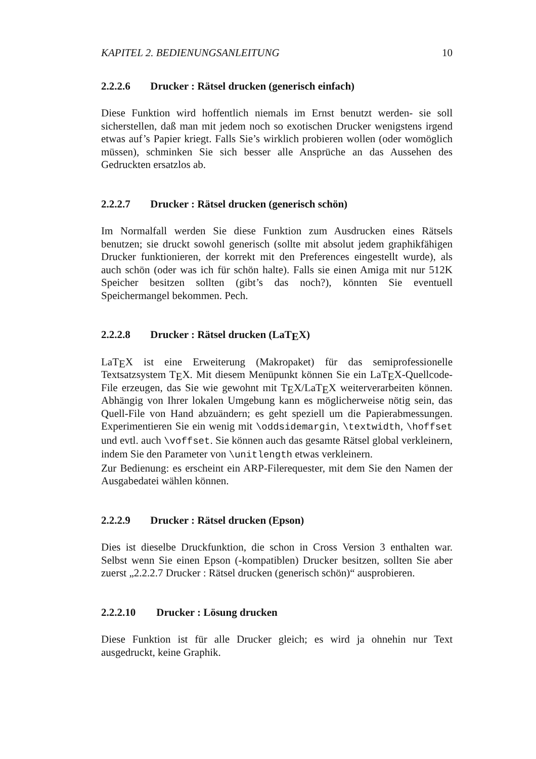KAPITEL 2. BEDIENUNGSANLEITUNG 10
2.2.2.6 Drucker : Rätsel drucken (generisch einfach)
Diese Funktion wird hoffentlich niemals im Ernst benutzt werden- sie soll sicherstellen, daß man mit jedem noch so exotischen Drucker wenigstens irgend etwas auf’s Papier kriegt. Falls Sie’s wirklich probieren wollen (oder womöglich müssen), schminken Sie sich besser alle Ansprüche an das Aussehen des Gedruckten ersatzlos ab.
2.2.2.7 Drucker : Rätsel drucken (generisch schön)
Im Normalfall werden Sie diese Funktion zum Ausdrucken eines Rätsels benutzen; sie druckt sowohl generisch (sollte mit absolut jedem graphikfähigen Drucker funktionieren, der korrekt mit den Preferences eingestellt wurde), als auch schön (oder was ich für schön halte). Falls sie einen Amiga mit nur 512K Speicher besitzen sollten (gibt’s das noch?), könnten Sie eventuell Speichermangel bekommen. Pech.
2.2.2.8 Drucker : Rätsel drucken (LaTEX)
LaTEX ist eine Erweiterung (Makropaket) für das semiprofessionelle Textsatzsystem TEX. Mit diesem Menüpunkt können Sie ein LaTEX-Quellcode-File erzeugen, das Sie wie gewohnt mit TEX/LaTEX weiterverarbeiten können. Abhängig von Ihrer lokalen Umgebung kann es möglicherweise nötig sein, das Quell-File von Hand abzuändern; es geht speziell um die Papierabmessungen. Experimentieren Sie ein wenig mit \oddsidemargin, \textwidth, \hoffset und evtl. auch \voffset. Sie können auch das gesamte Rätsel global verkleinern, indem Sie den Parameter von \unitlength etwas verkleinern.
Zur Bedienung: es erscheint ein ARP-Filerequester, mit dem Sie den Namen der Ausgabedatei wählen können.
2.2.2.9 Drucker : Rätsel drucken (Epson)
Dies ist dieselbe Druckfunktion, die schon in Cross Version 3 enthalten war. Selbst wenn Sie einen Epson (-kompatiblen) Drucker besitzen, sollten Sie aber zuerst „2.2.2.7 Drucker : Rätsel drucken (generisch schön)“ ausprobieren.
2.2.2.10 Drucker : Lösung drucken
Diese Funktion ist für alle Drucker gleich; es wird ja ohnehin nur Text ausgedruckt, keine Graphik.